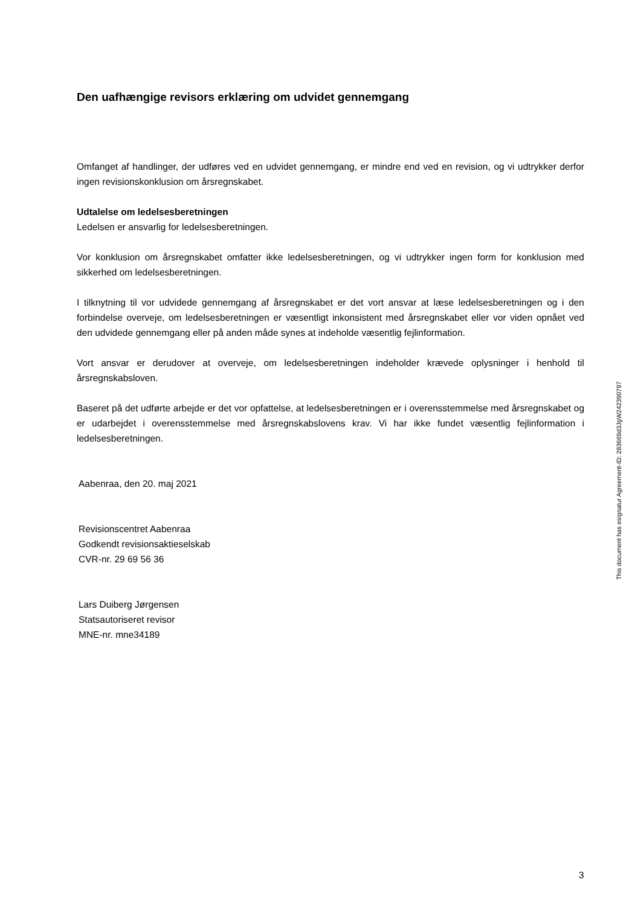Den uafhængige revisors erklæring om udvidet gennemgang
Omfanget af handlinger, der udføres ved en udvidet gennemgang, er mindre end ved en revision, og vi udtrykker derfor ingen revisionskonklusion om årsregnskabet.
Udtalelse om ledelsesberetningen
Ledelsen er ansvarlig for ledelsesberetningen.
Vor konklusion om årsregnskabet omfatter ikke ledelsesberetningen, og vi udtrykker ingen form for konklusion med sikkerhed om ledelsesberetningen.
I tilknytning til vor udvidede gennemgang af årsregnskabet er det vort ansvar at læse ledelsesberetningen og i den forbindelse overveje, om ledelsesberetningen er væsentligt inkonsistent med årsregnskabet eller vor viden opnået ved den udvidede gennemgang eller på anden måde synes at indeholde væsentlig fejlinformation.
Vort ansvar er derudover at overveje, om ledelsesberetningen indeholder krævede oplysninger i henhold til årsregnskabsloven.
Baseret på det udførte arbejde er det vor opfattelse, at ledelsesberetningen er i overensstemmelse med årsregnskabet og er udarbejdet i overensstemmelse med årsregnskabslovens krav. Vi har ikke fundet væsentlig fejlinformation i ledelsesberetningen.
Aabenraa, den 20. maj 2021
Revisionscentret Aabenraa
Godkendt revisionsaktieselskab
CVR-nr. 29 69 56 36
Lars Duiberg Jørgensen
Statsautoriseret revisor
MNE-nr. mne34189
This document has esignatur Agreement-ID: 283669d3JgW242390797
3